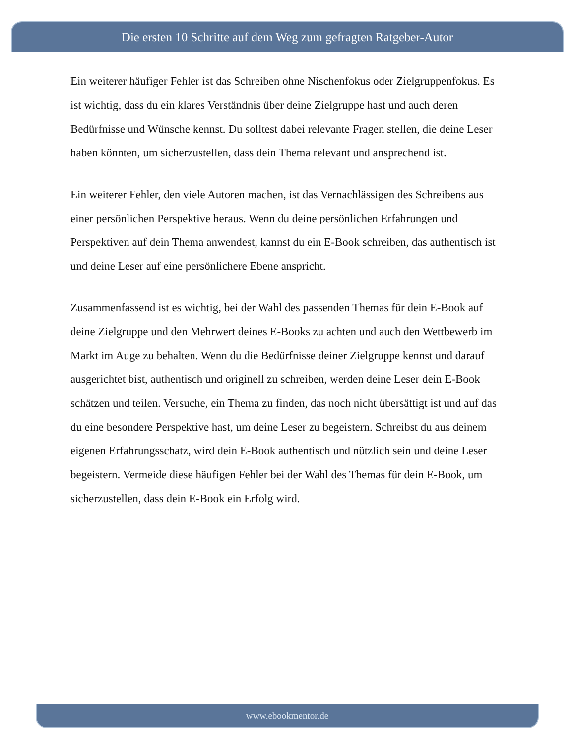Die ersten 10 Schritte auf dem Weg zum gefragten Ratgeber-Autor
Ein weiterer häufiger Fehler ist das Schreiben ohne Nischenfokus oder Zielgruppenfokus. Es ist wichtig, dass du ein klares Verständnis über deine Zielgruppe hast und auch deren Bedürfnisse und Wünsche kennst. Du solltest dabei relevante Fragen stellen, die deine Leser haben könnten, um sicherzustellen, dass dein Thema relevant und ansprechend ist.
Ein weiterer Fehler, den viele Autoren machen, ist das Vernachlässigen des Schreibens aus einer persönlichen Perspektive heraus. Wenn du deine persönlichen Erfahrungen und Perspektiven auf dein Thema anwendest, kannst du ein E-Book schreiben, das authentisch ist und deine Leser auf eine persönlichere Ebene anspricht.
Zusammenfassend ist es wichtig, bei der Wahl des passenden Themas für dein E-Book auf deine Zielgruppe und den Mehrwert deines E-Books zu achten und auch den Wettbewerb im Markt im Auge zu behalten. Wenn du die Bedürfnisse deiner Zielgruppe kennst und darauf ausgerichtet bist, authentisch und originell zu schreiben, werden deine Leser dein E-Book schätzen und teilen. Versuche, ein Thema zu finden, das noch nicht übersättigt ist und auf das du eine besondere Perspektive hast, um deine Leser zu begeistern. Schreibst du aus deinem eigenen Erfahrungsschatz, wird dein E-Book authentisch und nützlich sein und deine Leser begeistern. Vermeide diese häufigen Fehler bei der Wahl des Themas für dein E-Book, um sicherzustellen, dass dein E-Book ein Erfolg wird.
www.ebookmentor.de